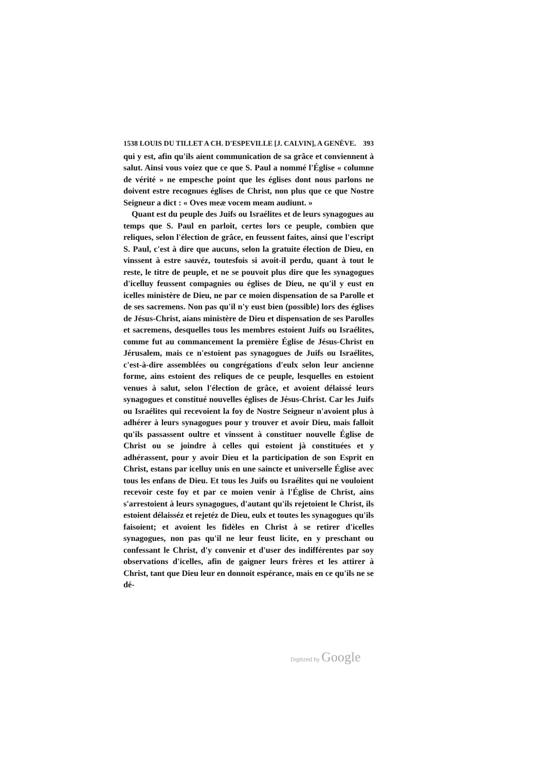1538 LOUIS DU TILLET A CH. D'ESPEVILLE [J. CALVIN], A GENÈVE. 393
qui y est, afin qu'ils aient communication de sa grâce et convien­nent à salut. Ainsi vous voiez que ce que S. Paul a nommé l'É­glise « columne de vérité » ne empesche point que les églises dont nous parlons ne doivent estre recognues églises de Christ, non plus que ce que Nostre Seigneur a dict : « Oves meæ vocem meam audiunt. »
Quant est du peuple des Juifs ou Israélites et de leurs synago­gues au temps que S. Paul en parloit, certes lors ce peuple, com­bien que reliques, selon l'élection de grâce, en feussent faites, ainsi que l'escript S. Paul, c'est à dire que aucuns, selon la gra­tuite élection de Dieu, en vinssent à estre sauvéz, toutesfois si avoit-il perdu, quant à tout le reste, le titre de peuple, et ne se pouvoit plus dire que les synagogues d'icelluy feussent compa­gnies ou églises de Dieu, ne qu'il y eust en icelles ministère de Dieu, ne par ce moien dispensation de sa Parolle et de ses sacre­mens. Non pas qu'il n'y eust bien (possible) lors des églises de Jésus-Christ, aians ministère de Dieu et dispensation de ses Parol­les et sacremens, desquelles tous les membres estoient Juifs ou Israélites, comme fut au commancement la première Église de Jésus-Christ en Jérusalem, mais ce n'estoient pas synagogues de Juifs ou Israélites, c'est-à-dire assemblées ou congrégations d'eulx selon leur ancienne forme, ains estoient des reliques de ce peuple, lesquelles en estoient venues à salut, selon l'élection de grâce, et avoient délaissé leurs synagogues et constitué nouvelles églises de Jésus-Christ. Car les Juifs ou Israélites qui recevoient la foy de Nos­tre Seigneur n'avoient plus à adhérer à leurs synagogues pour y trouver et avoir Dieu, mais falloit qu'ils passassent oultre et vinssent à constituer nouvelle Église de Christ ou se joindre à celles qui es­toient jà constituées et y adhérassent, pour y avoir Dieu et la par­ticipation de son Esprit en Christ, estans par icelluy unis en une saincte et universelle Église avec tous les enfans de Dieu. Et tous les Juifs ou Israélites qui ne vouloient recevoir ceste foy et par ce moien venir à l'Église de Christ, ains s'arrestoient à leurs synago­gues, d'autant qu'ils rejetoient le Christ, ils estoient délaisséz et rejetéz de Dieu, eulx et toutes les synagogues qu'ils faisoient; et avoient les fidèles en Christ à se retirer d'icelles synagogues, non pas qu'il ne leur feust licite, en y preschant ou confessant le Christ, d'y convenir et d'user des indifférentes par soy observations d'i­celles, afin de gaigner leurs frères et les attirer à Christ, tant que Dieu leur en donnoit espérance, mais en ce qu'ils ne se dé-
Digitized by Google